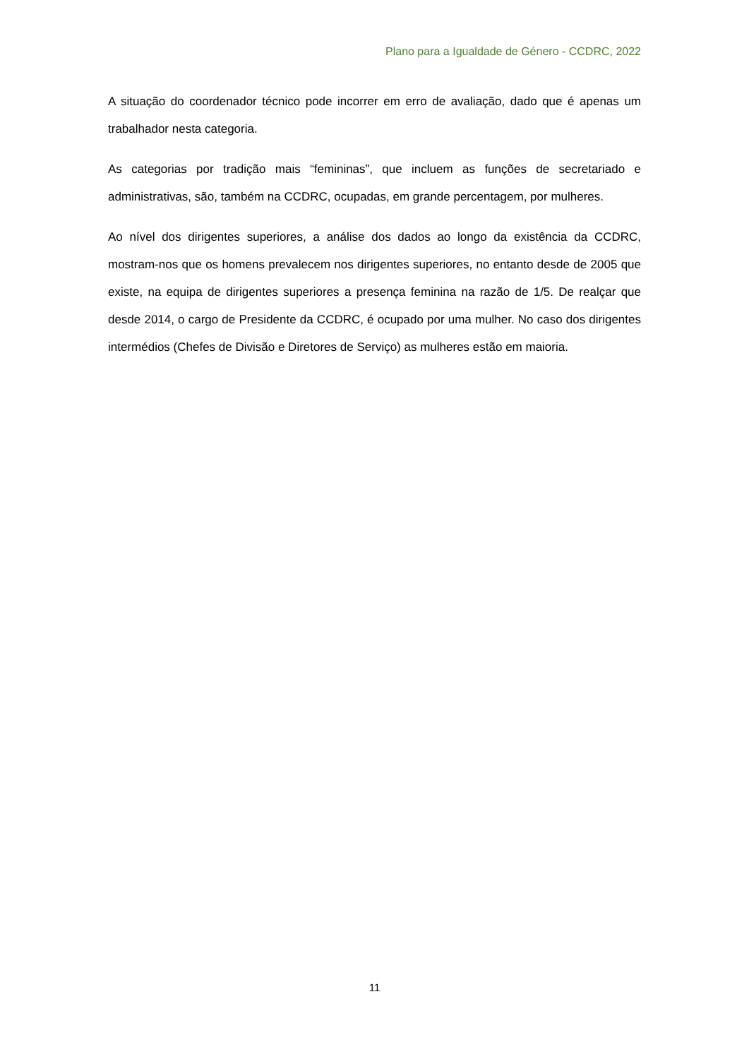Plano para a Igualdade de Género - CCDRC, 2022
A situação do coordenador técnico pode incorrer em erro de avaliação, dado que é apenas um trabalhador nesta categoria.
As categorias por tradição mais “femininas”, que incluem as funções de secretariado e administrativas, são, também na CCDRC, ocupadas, em grande percentagem, por mulheres.
Ao nível dos dirigentes superiores, a análise dos dados ao longo da existência da CCDRC, mostram-nos que os homens prevalecem nos dirigentes superiores, no entanto desde de 2005 que existe, na equipa de dirigentes superiores a presença feminina na razão de 1/5. De realçar que desde 2014, o cargo de Presidente da CCDRC, é ocupado por uma mulher. No caso dos dirigentes intermédios (Chefes de Divisão e Diretores de Serviço) as mulheres estão em maioria.
11